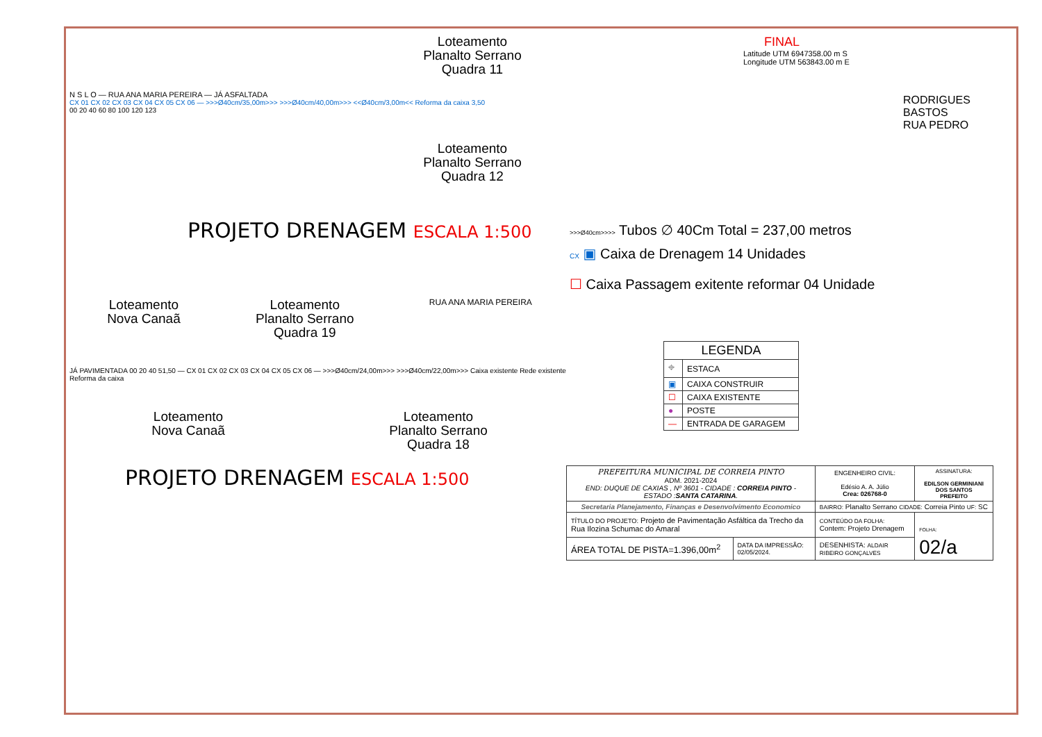Loteamento
Planalto Serrano
Quadra 11
N S L O — RUA ANA MARIA PEREIRA — JÁ ASFALTADA
CX 01 CX 02 CX 03 CX 04 CX 05 CX 06 — >>>Ø40cm/35,00m>>> >>>Ø40cm/40,00m>>> <<Ø40cm/3,00m<< Reforma da caixa 3,50
00 20 40 60 80 100 120 123
Loteamento
Planalto Serrano
Quadra 12
PROJETO DRENAGEM ESCALA 1:500
Loteamento
Nova Canaã
Loteamento
Planalto Serrano
Quadra 19
RUA ANA MARIA PEREIRA
JÁ PAVIMENTADA 00 20 40 51,50 — CX 01 CX 02 CX 03 CX 04 CX 05 CX 06 — >>>Ø40cm/24,00m>>> >>>Ø40cm/22,00m>>> Caixa existente Rede existente Reforma da caixa
Loteamento
Nova Canaã
Loteamento
Planalto Serrano
Quadra 18
PROJETO DRENAGEM ESCALA 1:500
FINAL
Latitude UTM 6947358.00 m S
Longitude UTM 563843.00 m E
RODRIGUES BASTOS
RUA PEDRO
>>>Ø40cm>>>> Tubos ∅ 40Cm Total = 237,00 metros
CX ▣ Caixa de Drenagem 14 Unidades
☐ Caixa Passagem exitente reformar 04 Unidade
| LEGENDA | |
| --- | --- |
| ⌖ | ESTACA |
| ▣ | CAIXA CONSTRUIR |
| ☐ | CAIXA EXISTENTE |
| ● | POSTE |
| — | ENTRADA DE GARAGEM |
| PREFEITURA MUNICIPAL DE CORREIA PINTO ADM. 2021-2024 END: DUQUE DE CAXIAS , Nº 3601 - CIDADE : CORREIA PINTO - ESTADO : SANTA CATARINA . | | ENGENHEIRO CIVIL: Edésio A. A. Júlio Crea: 026768-0 | ASSINATURA: EDILSON GERMINIANI DOS SANTOS PREFEITO |
| Secretaria Planejamento, Finanças e Desenvolvimento Economico | | BAIRRO: Planalto Serrano CIDADE: Correia Pinto UF: SC | |
| TÍTULO DO PROJETO: Projeto de Pavimentação Asfáltica da Trecho da Rua Ilozina Schumac do Amaral | | CONTEÚDO DA FOLHA: Contem: Projeto Drenagem | FOLHA: 02/a |
| ÁREA TOTAL DE PISTA=1.396,00m<sup>2</sup> | DATA DA IMPRESSÃO: 02/05/2024. | DESENHISTA: ALDAIR RIBEIRO GONÇALVES | |